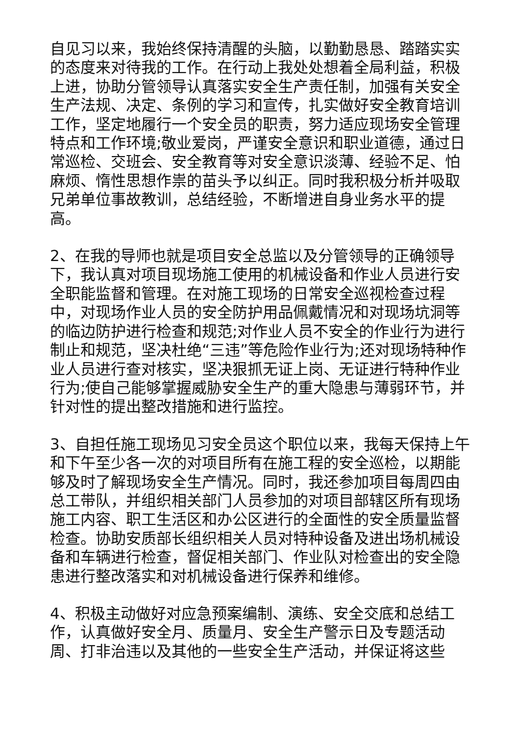自见习以来，我始终保持清醒的头脑，以勤勤恳恳、踏踏实实的态度来对待我的工作。在行动上我处处想着全局利益，积极上进，协助分管领导认真落实安全生产责任制，加强有关安全生产法规、决定、条例的学习和宣传，扎实做好安全教育培训工作，坚定地履行一个安全员的职责，努力适应现场安全管理特点和工作环境;敬业爱岗，严谨安全意识和职业道德，通过日常巡检、交班会、安全教育等对安全意识淡薄、经验不足、怕麻烦、惰性思想作祟的苗头予以纠正。同时我积极分析并吸取兄弟单位事故教训，总结经验，不断增进自身业务水平的提高。
2、在我的导师也就是项目安全总监以及分管领导的正确领导下，我认真对项目现场施工使用的机械设备和作业人员进行安全职能监督和管理。在对施工现场的日常安全巡视检查过程中，对现场作业人员的安全防护用品佩戴情况和对现场坑洞等的临边防护进行检查和规范;对作业人员不安全的作业行为进行制止和规范，坚决杜绝“三违”等危险作业行为;还对现场特种作业人员进行查对核实，坚决狠抓无证上岗、无证进行特种作业行为;使自己能够掌握威胁安全生产的重大隐患与薄弱环节，并针对性的提出整改措施和进行监控。
3、自担任施工现场见习安全员这个职位以来，我每天保持上午和下午至少各一次的对项目所有在施工程的安全巡检，以期能够及时了解现场安全生产情况。同时，我还参加项目每周四由总工带队，并组织相关部门人员参加的对项目部辖区所有现场施工内容、职工生活区和办公区进行的全面性的安全质量监督检查。协助安质部长组织相关人员对特种设备及进出场机械设备和车辆进行检查，督促相关部门、作业队对检查出的安全隐患进行整改落实和对机械设备进行保养和维修。
4、积极主动做好对应急预案编制、演练、安全交底和总结工作，认真做好安全月、质量月、安全生产警示日及专题活动周、打非治违以及其他的一些安全生产活动，并保证将这些